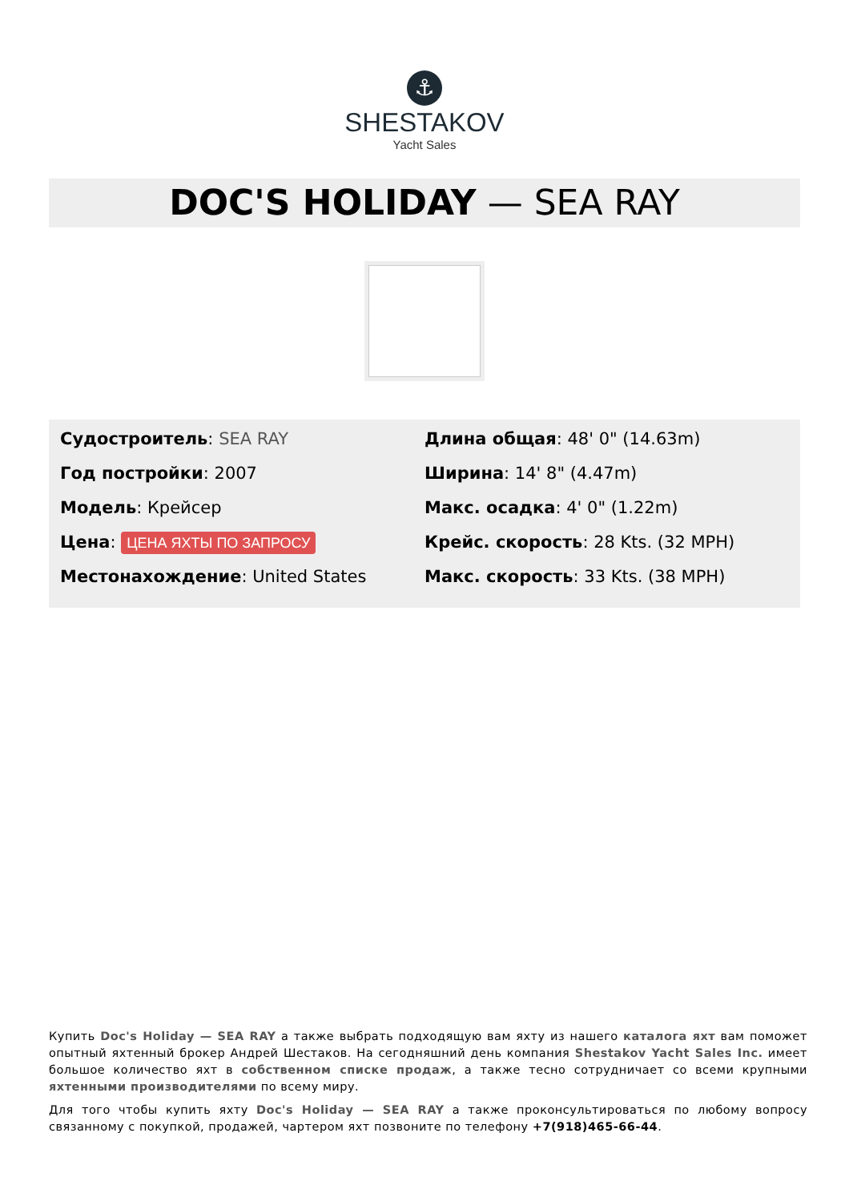⚓
SHESTAKOV
Yacht Sales
DOC'S HOLIDAY — SEA RAY
Судостроитель: SEA RAY
Год постройки: 2007
Модель: Крейсер
Цена: ЦЕНА ЯХТЫ ПО ЗАПРОСУ
Местонахождение: United States
Длина общая: 48' 0" (14.63m)
Ширина: 14' 8" (4.47m)
Макс. осадка: 4' 0" (1.22m)
Крейс. скорость: 28 Kts. (32 MPH)
Макс. скорость: 33 Kts. (38 MPH)
Купить Doc's Holiday — SEA RAY а также выбрать подходящую вам яхту из нашего каталога яхт вам поможет опытный яхтенный брокер Андрей Шестаков. На сегодняшний день компания Shestakov Yacht Sales Inc. имеет большое количество яхт в собственном списке продаж, а также тесно сотрудничает со всеми крупными яхтенными производителями по всему миру.
Для того чтобы купить яхту Doc's Holiday — SEA RAY а также проконсультироваться по любому вопросу связанному с покупкой, продажей, чартером яхт позвоните по телефону +7(918)465-66-44.